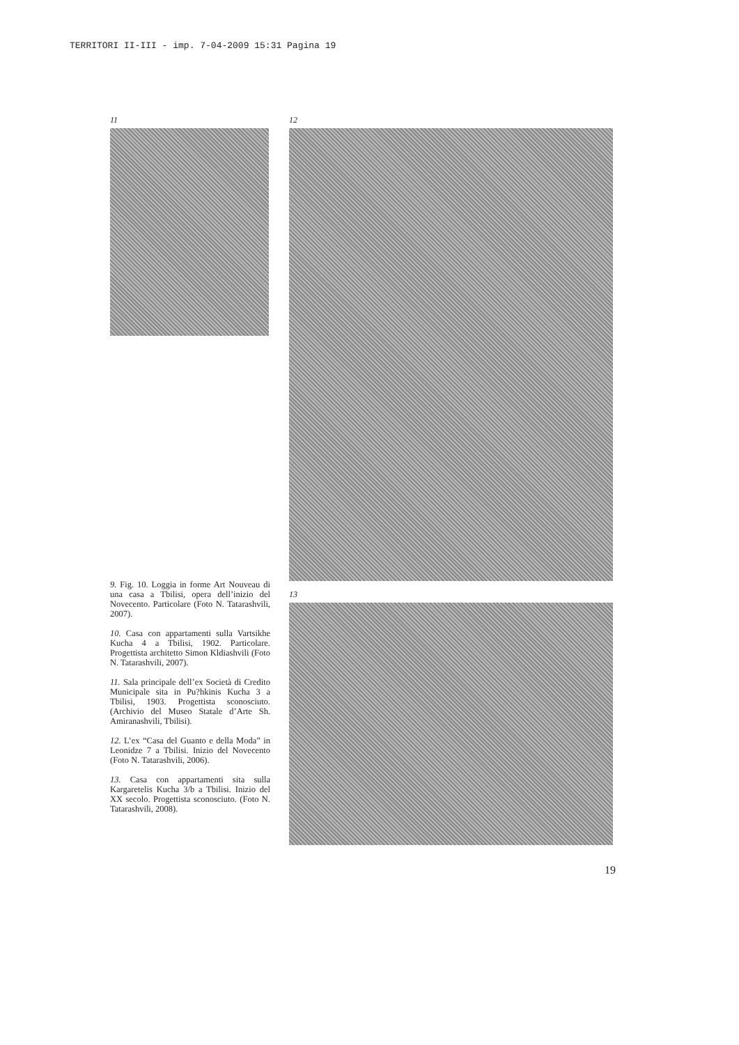TERRITORI II-III - imp. 7-04-2009 15:31 Pagina 19
11
9. Fig. 10. Loggia in forme Art Nouveau di una casa a Tbilisi, opera dell’inizio del Novecento. Particolare (Foto N. Tatarashvili, 2007).
10. Casa con appartamenti sulla Vartsikhe Kucha 4 a Tbilisi, 1902. Particolare. Progettista architetto Simon Kldiashvili (Foto N. Tatarashvili, 2007).
11. Sala principale dell’ex Società di Credito Municipale sita in Pu?hkinis Kucha 3 a Tbilisi, 1903. Progettista sconosciuto. (Archivio del Museo Statale d’Arte Sh. Amiranashvili, Tbilisi).
12. L’ex “Casa del Guanto e della Moda” in Leonidze 7 a Tbilisi. Inizio del Novecento (Foto N. Tatarashvili, 2006).
13. Casa con appartamenti sita sulla Kargaretelis Kucha 3/b a Tbilisi. Inizio del XX secolo. Progettista sconosciuto. (Foto N. Tatarashvili, 2008).
12
13
19